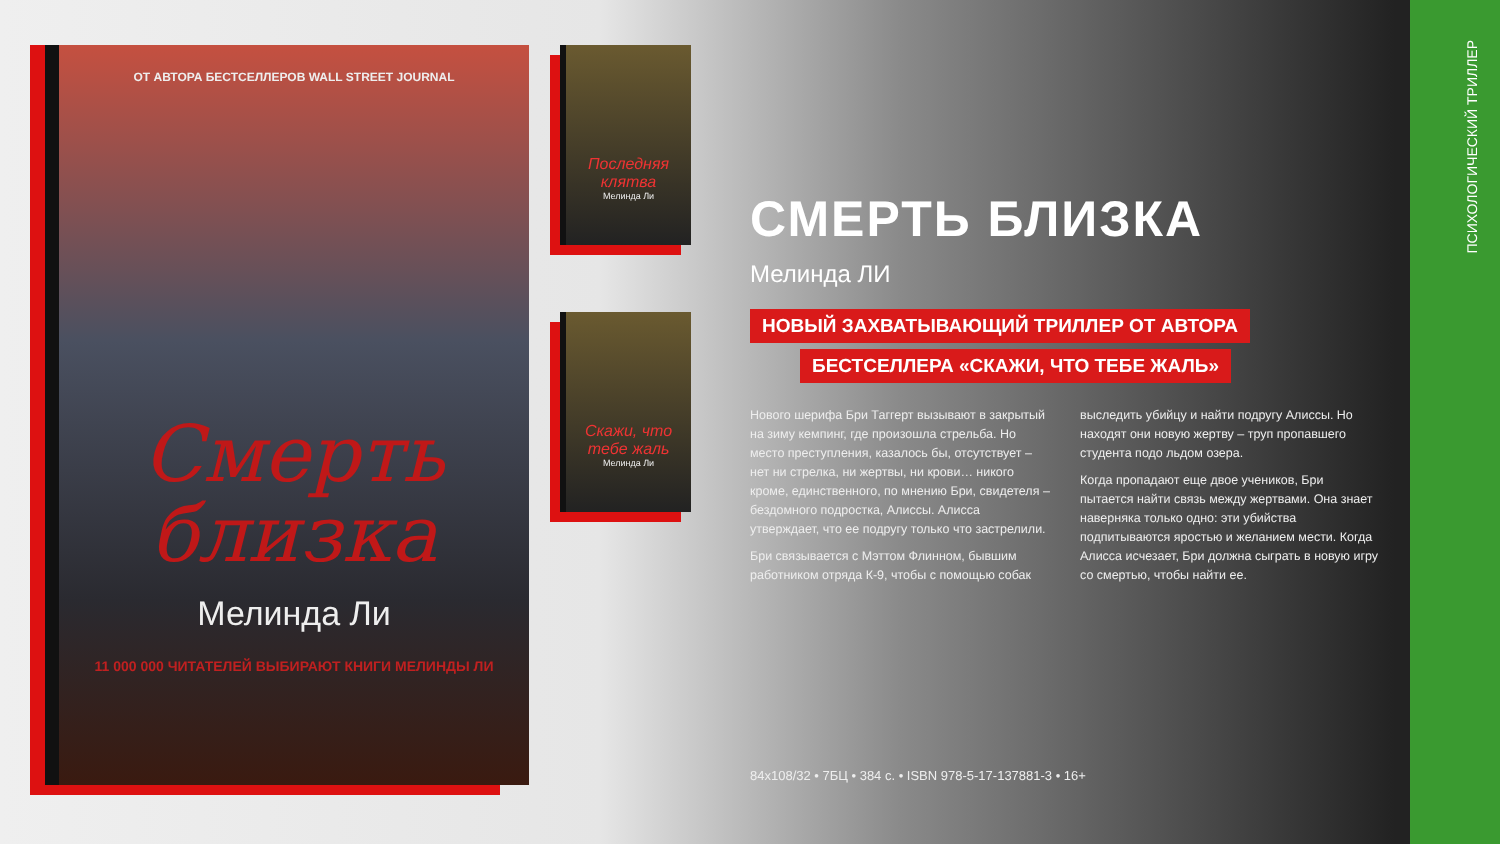ОТ АВТОРА БЕСТСЕЛЛЕРОВ WALL STREET JOURNAL
Смерть близка
Мелинда Ли
11 000 000 ЧИТАТЕЛЕЙ ВЫБИРАЮТ КНИГИ МЕЛИНДЫ ЛИ
Последняя клятва
Мелинда Ли
Скажи, что тебе жаль
Мелинда Ли
СМЕРТЬ БЛИЗКА
Мелинда ЛИ
НОВЫЙ ЗАХВАТЫВАЮЩИЙ ТРИЛЛЕР ОТ АВТОРА
БЕСТСЕЛЛЕРА «СКАЖИ, ЧТО ТЕБЕ ЖАЛЬ»
Нового шерифа Бри Таггерт вызывают в закрытый на зиму кемпинг, где произошла стрельба. Но место преступления, казалось бы, отсутствует – нет ни стрелка, ни жертвы, ни крови… никого кроме, единственного, по мнению Бри, свидетеля – бездомного подростка, Алиссы. Алисса утверждает, что ее подругу только что застрелили.
Бри связывается с Мэттом Флинном, бывшим работником отряда К-9, чтобы с помощью собак выследить убийцу и найти подругу Алиссы. Но находят они новую жертву – труп пропавшего студента подо льдом озера.
Когда пропадают еще двое учеников, Бри пытается найти связь между жертвами. Она знает наверняка только одно: эти убийства подпитываются яростью и желанием мести. Когда Алисса исчезает, Бри должна сыграть в новую игру со смертью, чтобы найти ее.
84x108/32 • 7БЦ • 384 с. • ISBN 978-5-17-137881-3 • 16+
ПСИХОЛОГИЧЕСКИЙ ТРИЛЛЕР